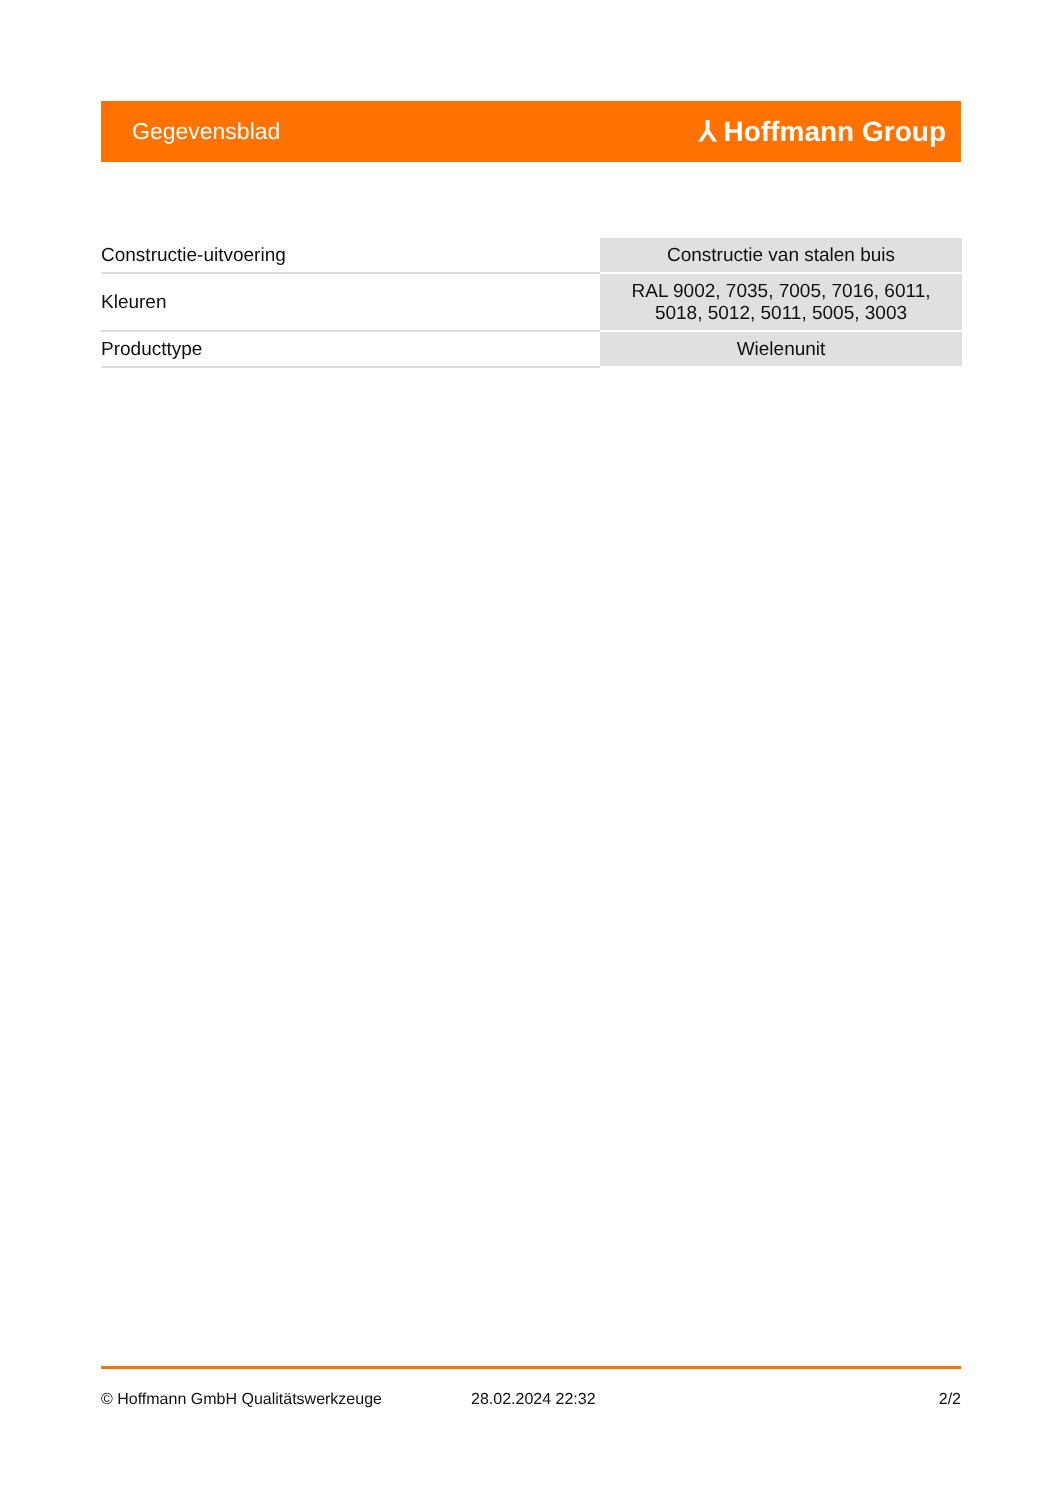Gegevensblad ⅄ Hoffmann Group
| Constructie-uitvoering | Constructie van stalen buis |
| Kleuren | RAL 9002, 7035, 7005, 7016, 6011, 5018, 5012, 5011, 5005, 3003 |
| Producttype | Wielenunit |
© Hoffmann GmbH Qualitätswerkzeuge 28.02.2024 22:32 2/2